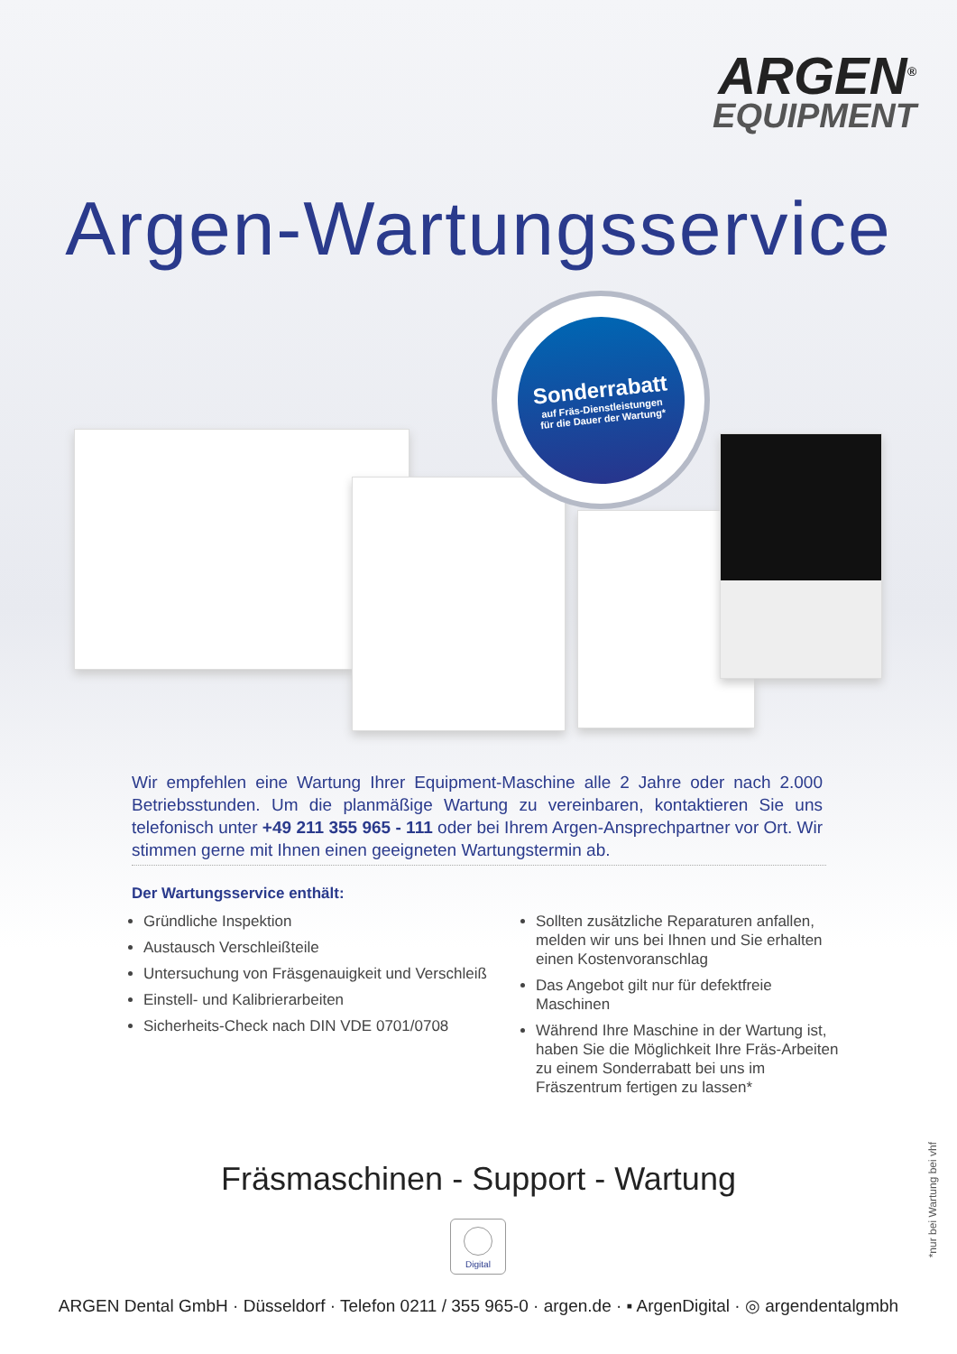ARGEN<sup>®</sup>
EQUIPMENT
Argen-Wartungsservice
Sonderrabatt
auf Fräs-Dienstleistungen
für die Dauer der Wartung*
Wir empfehlen eine Wartung Ihrer Equipment-Maschine alle 2 Jahre oder nach 2.000 Betriebsstunden. Um die planmäßige Wartung zu vereinbaren, kontaktieren Sie uns telefonisch unter +49 211 355 965 - 111 oder bei Ihrem Argen-Ansprechpartner vor Ort. Wir stimmen gerne mit Ihnen einen geeigneten Wartungstermin ab.
Der Wartungsservice enthält:
Gründliche Inspektion
Austausch Verschleißteile
Untersuchung von Fräsgenauigkeit und Verschleiß
Einstell- und Kalibrierarbeiten
Sicherheits-Check nach DIN VDE 0701/0708
Sollten zusätzliche Reparaturen anfallen, melden wir uns bei Ihnen und Sie erhalten einen Kostenvoranschlag
Das Angebot gilt nur für defektfreie Maschinen
Während Ihre Maschine in der Wartung ist, haben Sie die Möglichkeit Ihre Fräs-Arbeiten zu einem Sonderrabatt bei uns im Fräszentrum fertigen zu lassen*
Fräsmaschinen - Support - Wartung
Digital
ARGEN Dental GmbH · Düsseldorf · Telefon 0211 / 355 965-0 · argen.de · ▪ ArgenDigital · ◎ argendentalgmbh
*nur bei Wartung bei vhf